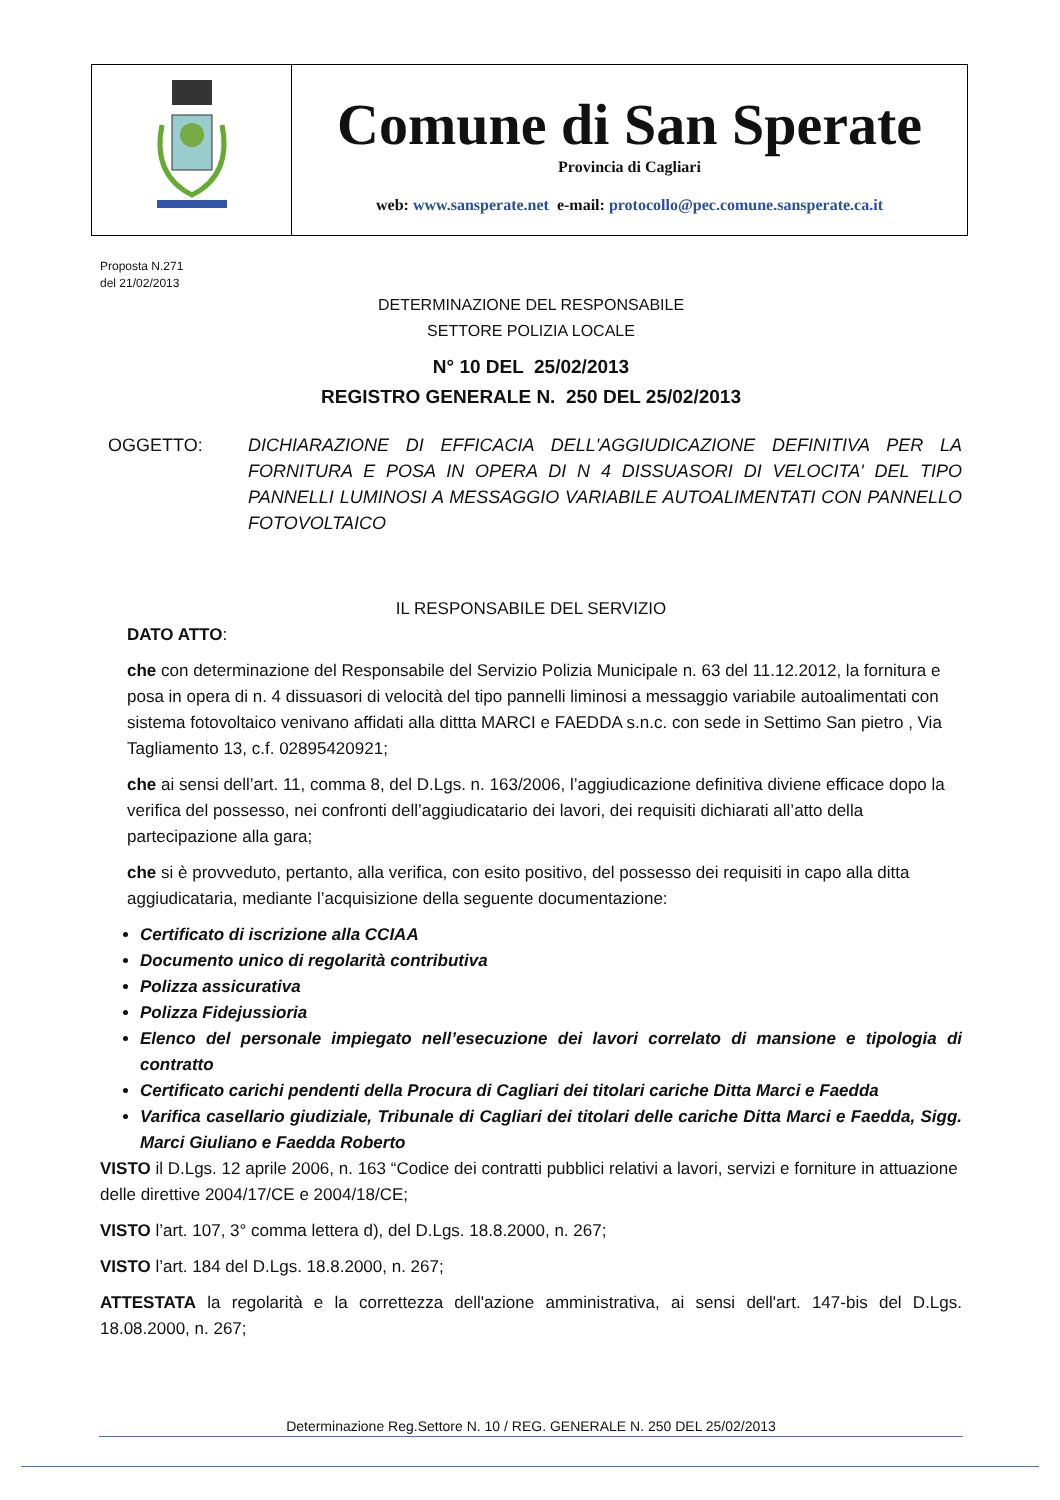Comune di San Sperate
Provincia di Cagliari
web: www.sansperate.net e-mail: protocollo@pec.comune.sansperate.ca.it
Proposta N.271
del 21/02/2013
DETERMINAZIONE DEL RESPONSABILE
SETTORE POLIZIA LOCALE
N° 10 DEL 25/02/2013
REGISTRO GENERALE N. 250 DEL 25/02/2013
OGGETTO: DICHIARAZIONE DI EFFICACIA DELL'AGGIUDICAZIONE DEFINITIVA PER LA FORNITURA E POSA IN OPERA DI N 4 DISSUASORI DI VELOCITA' DEL TIPO PANNELLI LUMINOSI A MESSAGGIO VARIABILE AUTOALIMENTATI CON PANNELLO FOTOVOLTAICO
IL RESPONSABILE DEL SERVIZIO
DATO ATTO:
che con determinazione del Responsabile del Servizio Polizia Municipale n. 63 del 11.12.2012, la fornitura e posa in opera di n. 4 dissuasori di velocità del tipo pannelli liminosi a messaggio variabile autoalimentati con sistema fotovoltaico venivano affidati alla dittta MARCI e FAEDDA s.n.c. con sede in Settimo San pietro , Via Tagliamento 13, c.f. 02895420921;
che ai sensi dell’art. 11, comma 8, del D.Lgs. n. 163/2006, l’aggiudicazione definitiva diviene efficace dopo la verifica del possesso, nei confronti dell’aggiudicatario dei lavori, dei requisiti dichiarati all’atto della partecipazione alla gara;
che si è provveduto, pertanto, alla verifica, con esito positivo, del possesso dei requisiti in capo alla ditta aggiudicataria, mediante l’acquisizione della seguente documentazione:
Certificato di iscrizione alla CCIAA
Documento unico di regolarità contributiva
Polizza assicurativa
Polizza Fidejussioria
Elenco del personale impiegato nell’esecuzione dei lavori correlato di mansione e tipologia di contratto
Certificato carichi pendenti della Procura di Cagliari dei titolari cariche Ditta Marci e Faedda
Varifica casellario giudiziale, Tribunale di Cagliari dei titolari delle cariche Ditta Marci e Faedda, Sigg. Marci Giuliano e Faedda Roberto
VISTO il D.Lgs. 12 aprile 2006, n. 163 “Codice dei contratti pubblici relativi a lavori, servizi e forniture in attuazione delle direttive 2004/17/CE e 2004/18/CE;
VISTO l’art. 107, 3° comma lettera d), del D.Lgs. 18.8.2000, n. 267;
VISTO l’art. 184 del D.Lgs. 18.8.2000, n. 267;
ATTESTATA la regolarità e la correttezza dell'azione amministrativa, ai sensi dell'art. 147-bis del D.Lgs. 18.08.2000, n. 267;
Determinazione Reg.Settore N. 10 / REG. GENERALE N. 250 DEL 25/02/2013